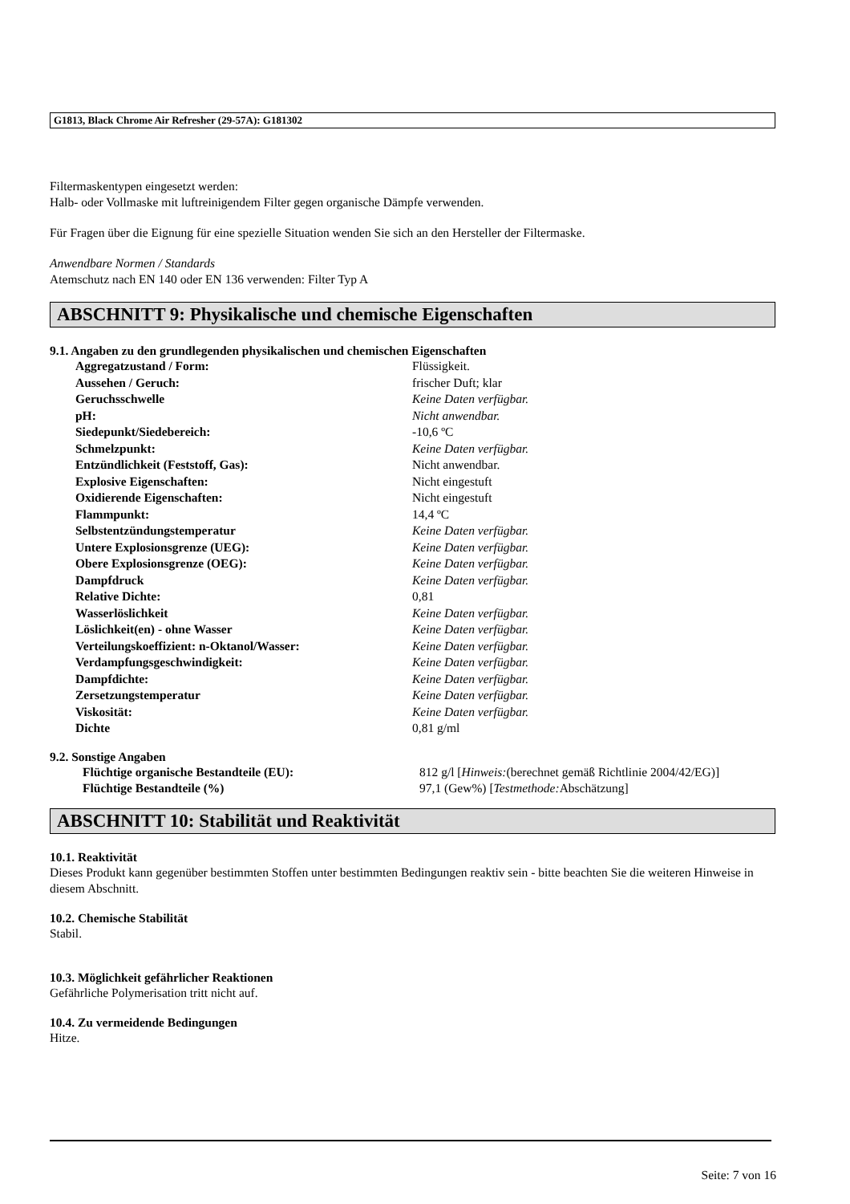G1813, Black Chrome Air Refresher (29-57A): G181302
Filtermaskentypen eingesetzt werden:
Halb- oder Vollmaske mit luftreinigendem Filter gegen organische Dämpfe verwenden.
Für Fragen über die Eignung für eine spezielle Situation wenden Sie sich an den Hersteller der Filtermaske.
Anwendbare Normen / Standards
Atemschutz nach EN 140 oder EN 136 verwenden: Filter Typ A
ABSCHNITT 9: Physikalische und chemische Eigenschaften
9.1. Angaben zu den grundlegenden physikalischen und chemischen Eigenschaften
| Aggregatzustand / Form: | Flüssigkeit. |
| Aussehen / Geruch: | frischer Duft; klar |
| Geruchsschwelle | Keine Daten verfügbar. |
| pH: | Nicht anwendbar. |
| Siedepunkt/Siedebereich: | -10,6 ºC |
| Schmelzpunkt: | Keine Daten verfügbar. |
| Entzündlichkeit (Feststoff, Gas): | Nicht anwendbar. |
| Explosive Eigenschaften: | Nicht eingestuft |
| Oxidierende Eigenschaften: | Nicht eingestuft |
| Flammpunkt: | 14,4 ºC |
| Selbstentzündungstemperatur | Keine Daten verfügbar. |
| Untere Explosionsgrenze (UEG): | Keine Daten verfügbar. |
| Obere Explosionsgrenze (OEG): | Keine Daten verfügbar. |
| Dampfdruck | Keine Daten verfügbar. |
| Relative Dichte: | 0,81 |
| Wasserlöslichkeit | Keine Daten verfügbar. |
| Löslichkeit(en) - ohne Wasser | Keine Daten verfügbar. |
| Verteilungskoeffizient: n-Oktanol/Wasser: | Keine Daten verfügbar. |
| Verdampfungsgeschwindigkeit: | Keine Daten verfügbar. |
| Dampfdichte: | Keine Daten verfügbar. |
| Zersetzungstemperatur | Keine Daten verfügbar. |
| Viskosität: | Keine Daten verfügbar. |
| Dichte | 0,81 g/ml |
9.2. Sonstige Angaben
| Flüchtige organische Bestandteile (EU): | 812 g/l [ Hinweis: (berechnet gemäß Richtlinie 2004/42/EG)] |
| Flüchtige Bestandteile (%) | 97,1 (Gew%) [ Testmethode: Abschätzung] |
ABSCHNITT 10: Stabilität und Reaktivität
10.1. Reaktivität
Dieses Produkt kann gegenüber bestimmten Stoffen unter bestimmten Bedingungen reaktiv sein - bitte beachten Sie die weiteren Hinweise in diesem Abschnitt.
10.2. Chemische Stabilität
Stabil.
10.3. Möglichkeit gefährlicher Reaktionen
Gefährliche Polymerisation tritt nicht auf.
10.4. Zu vermeidende Bedingungen
Hitze.
Seite: 7 von 16